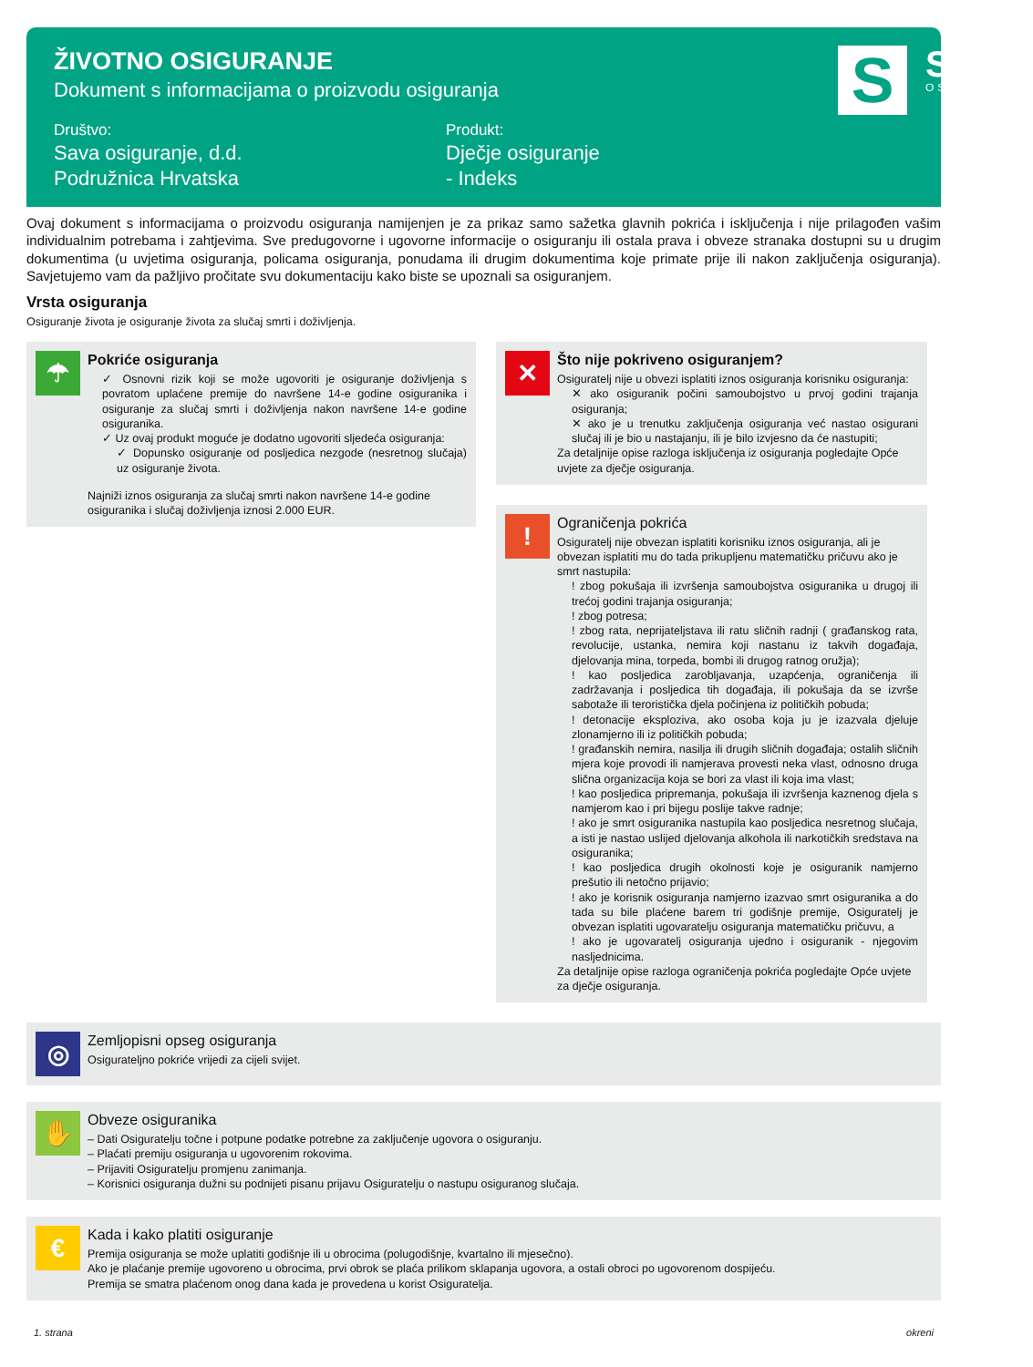ŽIVOTNO OSIGURANJE
Dokument s informacijama o proizvodu osiguranja
Društvo:
Sava osiguranje, d.d.
Podružnica Hrvatska
Produkt:
Dječje osiguranje
- Indeks
S
SAVA
OSIGURANJE
Ovaj dokument s informacijama o proizvodu osiguranja namijenjen je za prikaz samo sažetka glavnih pokrića i isključenja i nije prilagođen vašim individualnim potrebama i zahtjevima. Sve predugovorne i ugovorne informacije o osiguranju ili ostala prava i obveze stranaka dostupni su u drugim dokumentima (u uvjetima osiguranja, policama osiguranja, ponudama ili drugim dokumentima koje primate prije ili nakon zaključenja osiguranja). Savjetujemo vam da pažljivo pročitate svu dokumentaciju kako biste se upoznali sa osiguranjem.
Vrsta osiguranja
Osiguranje života je osiguranje života za slučaj smrti i doživljenja.
☂
Pokriće osiguranja
✓ Osnovni rizik koji se može ugovoriti je osiguranje doživljenja s povratom uplaćene premije do navršene 14-e godine osiguranika i osiguranje za slučaj smrti i doživljenja nakon navršene 14-e godine osiguranika.
✓ Uz ovaj produkt moguće je dodatno ugovoriti sljedeća osiguranja:
✓ Dopunsko osiguranje od posljedica nezgode (nesretnog slučaja) uz osiguranje života.
Najniži iznos osiguranja za slučaj smrti nakon navršene 14-e godine osiguranika i slučaj doživljenja iznosi 2.000 EUR.
✕
Što nije pokriveno osiguranjem?
Osiguratelj nije u obvezi isplatiti iznos osiguranja korisniku osiguranja:
✕ ako osiguranik počini samoubojstvo u prvoj godini trajanja osiguranja;
✕ ako je u trenutku zaključenja osiguranja već nastao osigurani slučaj ili je bio u nastajanju, ili je bilo izvjesno da će nastupiti;
Za detaljnije opise razloga isključenja iz osiguranja pogledajte Opće uvjete za dječje osiguranja.
!
Ograničenja pokrića
Osiguratelj nije obvezan isplatiti korisniku iznos osiguranja, ali je obvezan isplatiti mu do tada prikupljenu matematičku pričuvu ako je smrt nastupila:
! zbog pokušaja ili izvršenja samoubojstva osiguranika u drugoj ili trećoj godini trajanja osiguranja;
! zbog potresa;
! zbog rata, neprijateljstava ili ratu sličnih radnji ( građanskog rata, revolucije, ustanka, nemira koji nastanu iz takvih događaja, djelovanja mina, torpeda, bombi ili drugog ratnog oružja);
! kao posljedica zarobljavanja, uzapćenja, ograničenja ili zadržavanja i posljedica tih događaja, ili pokušaja da se izvrše sabotaže ili teroristička djela počinjena iz političkih pobuda;
! detonacije eksploziva, ako osoba koja ju je izazvala djeluje zlonamjerno ili iz političkih pobuda;
! građanskih nemira, nasilja ili drugih sličnih događaja; ostalih sličnih mjera koje provodi ili namjerava provesti neka vlast, odnosno druga slična organizacija koja se bori za vlast ili koja ima vlast;
! kao posljedica pripremanja, pokušaja ili izvršenja kaznenog djela s namjerom kao i pri bijegu poslije takve radnje;
! ako je smrt osiguranika nastupila kao posljedica nesretnog slučaja, a isti je nastao uslijed djelovanja alkohola ili narkotičkih sredstava na osiguranika;
! kao posljedica drugih okolnosti koje je osiguranik namjerno prešutio ili netočno prijavio;
! ako je korisnik osiguranja namjerno izazvao smrt osiguranika a do tada su bile plaćene barem tri godišnje premije, Osiguratelj je obvezan isplatiti ugovaratelju osiguranja matematičku pričuvu, a
! ako je ugovaratelj osiguranja ujedno i osiguranik - njegovim nasljednicima.
Za detaljnije opise razloga ograničenja pokrića pogledajte Opće uvjete za dječje osiguranja.
◎
Zemljopisni opseg osiguranja
Osigurateljno pokriće vrijedi za cijeli svijet.
✋
Obveze osiguranika
– Dati Osiguratelju točne i potpune podatke potrebne za zaključenje ugovora o osiguranju.
– Plaćati premiju osiguranja u ugovorenim rokovima.
– Prijaviti Osiguratelju promjenu zanimanja.
– Korisnici osiguranja dužni su podnijeti pisanu prijavu Osiguratelju o nastupu osiguranog slučaja.
€
Kada i kako platiti osiguranje
Premija osiguranja se može uplatiti godišnje ili u obrocima (polugodišnje, kvartalno ili mjesečno).
Ako je plaćanje premije ugovoreno u obrocima, prvi obrok se plaća prilikom sklapanja ugovora, a ostali obroci po ugovorenom dospijeću.
Premija se smatra plaćenom onog dana kada je provedena u korist Osiguratelja.
1. strana okreni